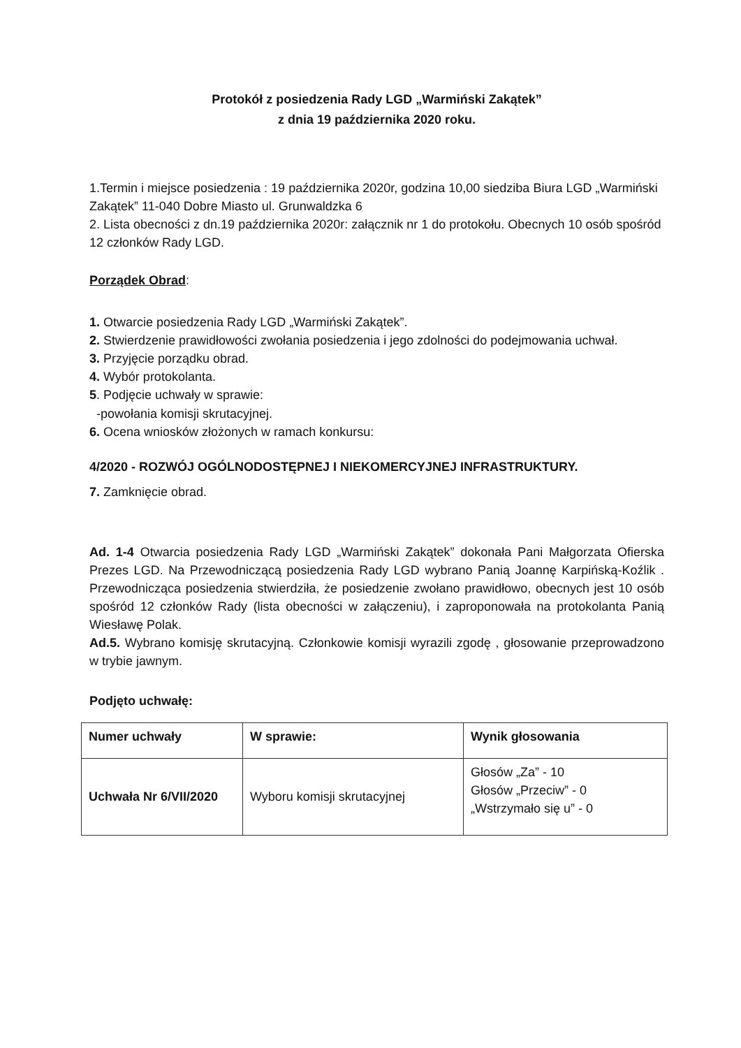Protokół z posiedzenia Rady LGD „Warmiński Zakątek”
z dnia 19 października 2020 roku.
1.Termin i miejsce posiedzenia : 19 października 2020r, godzina 10,00 siedziba Biura LGD „Warmiński Zakątek” 11-040 Dobre Miasto ul. Grunwaldzka 6
2. Lista obecności z dn.19 października 2020r: załącznik nr 1 do protokołu. Obecnych 10 osób spośród 12 członków Rady LGD.
Porządek Obrad:
1. Otwarcie posiedzenia Rady LGD „Warmiński Zakątek”.
2. Stwierdzenie prawidłowości zwołania posiedzenia i jego zdolności do podejmowania uchwał.
3. Przyjęcie porządku obrad.
4. Wybór protokolanta.
5. Podjęcie uchwały w sprawie:
-powołania komisji skrutacyjnej.
6. Ocena wniosków złożonych w ramach konkursu:
4/2020 - ROZWÓJ OGÓLNODOSTĘPNEJ I NIEKOMERCYJNEJ INFRASTRUKTURY.
7. Zamknięcie obrad.
Ad. 1-4 Otwarcia posiedzenia Rady LGD „Warmiński Zakątek” dokonała Pani Małgorzata Ofierska Prezes LGD. Na Przewodniczącą posiedzenia Rady LGD wybrano Panią Joannę Karpińską-Koźlik . Przewodnicząca posiedzenia stwierdziła, że posiedzenie zwołano prawidłowo, obecnych jest 10 osób spośród 12 członków Rady (lista obecności w załączeniu), i zaproponowała na protokolanta Panią Wiesławę Polak.
Ad.5. Wybrano komisję skrutacyjną. Członkowie komisji wyrazili zgodę , głosowanie przeprowadzono w trybie jawnym.
Podjęto uchwałę:
| Numer uchwały | W sprawie: | Wynik głosowania |
| --- | --- | --- |
| Uchwała Nr 6/VII/2020 | Wyboru komisji skrutacyjnej | Głosów „Za” - 10 Głosów „Przeciw” - 0 „Wstrzymało się u” - 0 |